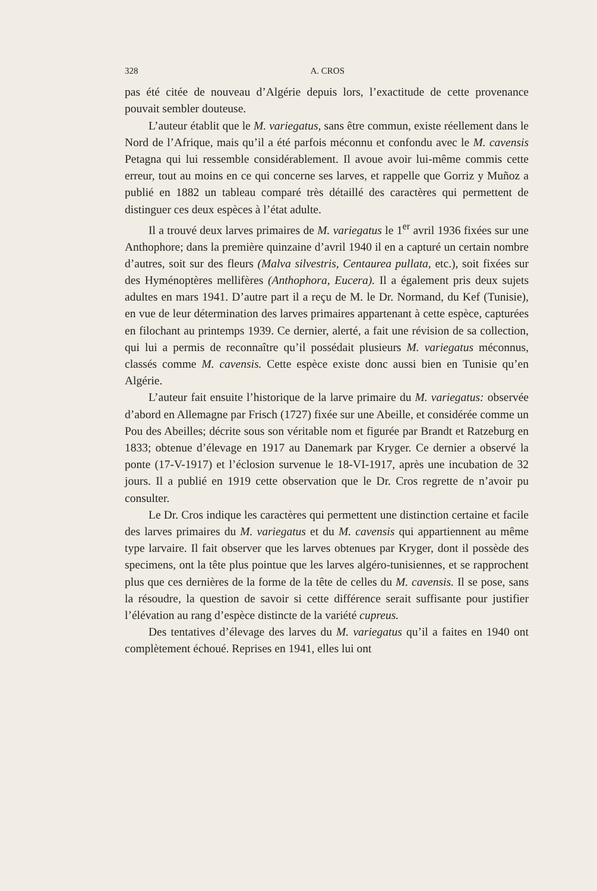328 A. CROS
pas été citée de nouveau d’Algérie depuis lors, l’exactitude de cette provenance pouvait sembler douteuse.
L’auteur établit que le M. variegatus, sans être commun, existe réellement dans le Nord de l’Afrique, mais qu’il a été parfois méconnu et confondu avec le M. cavensis Petagna qui lui ressemble considérablement. Il avoue avoir lui-même commis cette erreur, tout au moins en ce qui concerne ses larves, et rappelle que Gorriz y Muñoz a publié en 1882 un tableau comparé très détaillé des caractères qui permettent de distinguer ces deux espèces à l’état adulte.
Il a trouvé deux larves primaires de M. variegatus le 1<sup>er</sup> avril 1936 fixées sur une Anthophore; dans la première quinzaine d’avril 1940 il en a capturé un certain nombre d’autres, soit sur des fleurs (Malva silvestris, Centaurea pullata, etc.), soit fixées sur des Hyménoptères mellifères (Anthophora, Eucera). Il a également pris deux sujets adultes en mars 1941. D’autre part il a reçu de M. le Dr. Normand, du Kef (Tunisie), en vue de leur détermination des larves primaires appartenant à cette espèce, capturées en filochant au printemps 1939. Ce dernier, alerté, a fait une révision de sa collection, qui lui a permis de reconnaître qu’il possédait plusieurs M. variegatus méconnus, classés comme M. cavensis. Cette espèce existe donc aussi bien en Tunisie qu’en Algérie.
L’auteur fait ensuite l’historique de la larve primaire du M. variegatus: observée d’abord en Allemagne par Frisch (1727) fixée sur une Abeille, et considérée comme un Pou des Abeilles; décrite sous son véritable nom et figurée par Brandt et Ratzeburg en 1833; obtenue d’élevage en 1917 au Danemark par Kryger. Ce dernier a observé la ponte (17-V-1917) et l’éclosion survenue le 18-VI-1917, après une incubation de 32 jours. Il a publié en 1919 cette observation que le Dr. Cros regrette de n’avoir pu consulter.
Le Dr. Cros indique les caractères qui permettent une distinction certaine et facile des larves primaires du M. variegatus et du M. cavensis qui appartiennent au même type larvaire. Il fait observer que les larves obtenues par Kryger, dont il possède des specimens, ont la tête plus pointue que les larves algéro-tunisiennes, et se rapprochent plus que ces dernières de la forme de la tête de celles du M. cavensis. Il se pose, sans la résoudre, la question de savoir si cette différence serait suffisante pour justifier l’élévation au rang d’espèce distincte de la variété cupreus.
Des tentatives d’élevage des larves du M. variegatus qu’il a faites en 1940 ont complètement échoué. Reprises en 1941, elles lui ont